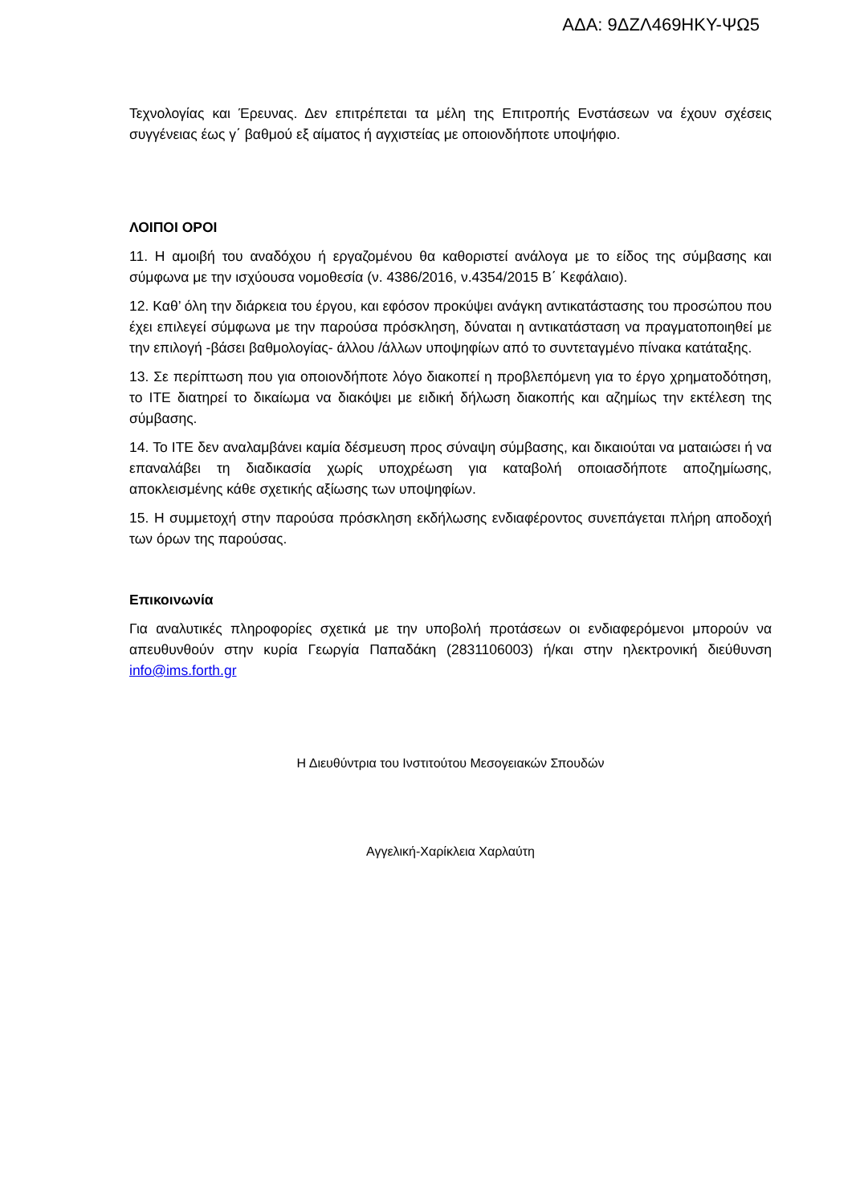ΑΔΑ: 9ΔΖΛ469ΗΚΥ-ΨΩ5
Τεχνολογίας και Έρευνας. Δεν επιτρέπεται τα μέλη της Επιτροπής Ενστάσεων να έχουν σχέσεις συγγένειας έως γ΄ βαθμού εξ αίματος ή αγχιστείας με οποιονδήποτε υποψήφιο.
ΛΟΙΠΟΙ ΟΡΟΙ
11. Η αμοιβή του αναδόχου ή εργαζομένου θα καθοριστεί ανάλογα με το είδος της σύμβασης και σύμφωνα με την ισχύουσα νομοθεσία (ν. 4386/2016, ν.4354/2015 Β΄ Κεφάλαιο).
12. Καθ’ όλη την διάρκεια του έργου, και εφόσον προκύψει ανάγκη αντικατάστασης του προσώπου που έχει επιλεγεί σύμφωνα με την παρούσα πρόσκληση, δύναται η αντικατάσταση να πραγματοποιηθεί με την επιλογή -βάσει βαθμολογίας- άλλου /άλλων υποψηφίων από το συντεταγμένο πίνακα κατάταξης.
13. Σε περίπτωση που για οποιονδήποτε λόγο διακοπεί η προβλεπόμενη για το έργο χρηματοδότηση, το ΙΤΕ διατηρεί το δικαίωμα να διακόψει με ειδική δήλωση διακοπής και αζημίως την εκτέλεση της σύμβασης.
14. Το ΙΤΕ δεν αναλαμβάνει καμία δέσμευση προς σύναψη σύμβασης, και δικαιούται να ματαιώσει ή να επαναλάβει τη διαδικασία χωρίς υποχρέωση για καταβολή οποιασδήποτε αποζημίωσης, αποκλεισμένης κάθε σχετικής αξίωσης των υποψηφίων.
15. Η συμμετοχή στην παρούσα πρόσκληση εκδήλωσης ενδιαφέροντος συνεπάγεται πλήρη αποδοχή των όρων της παρούσας.
Επικοινωνία
Για αναλυτικές πληροφορίες σχετικά με την υποβολή προτάσεων οι ενδιαφερόμενοι μπορούν να απευθυνθούν στην κυρία Γεωργία Παπαδάκη (2831106003) ή/και στην ηλεκτρονική διεύθυνση info@ims.forth.gr
Η Διευθύντρια του Ινστιτούτου Μεσογειακών Σπουδών
Αγγελική-Χαρίκλεια Χαρλαύτη